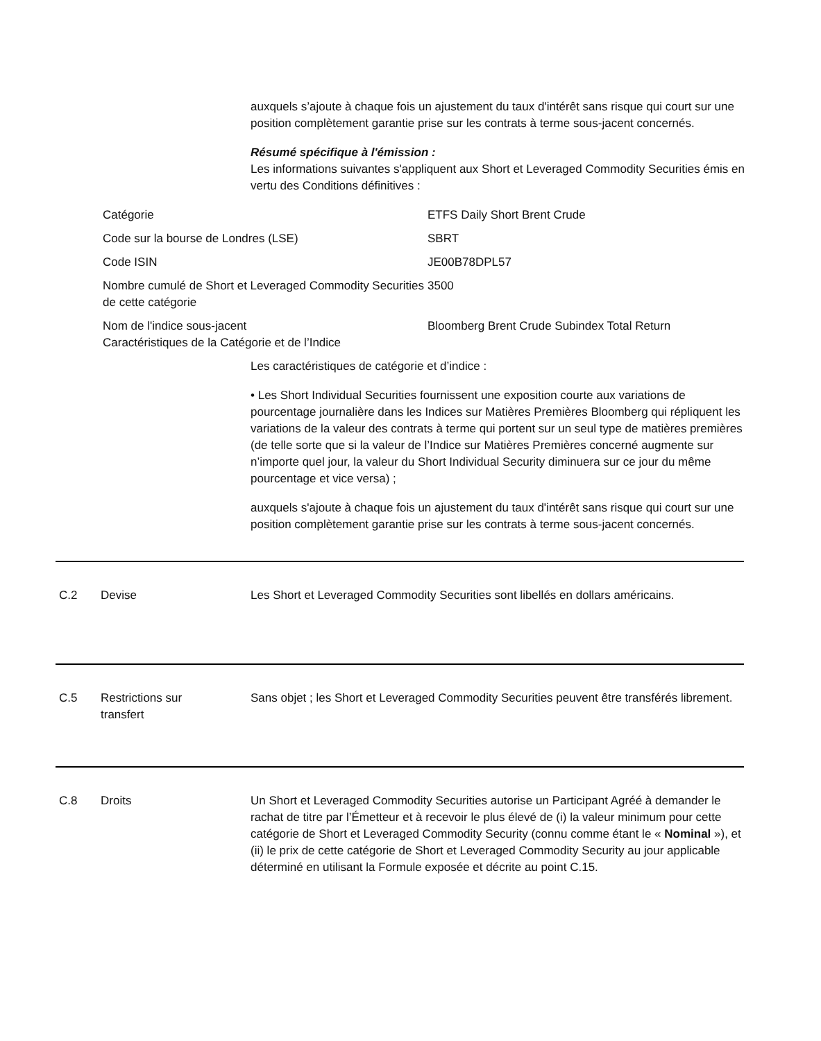auxquels s’ajoute à chaque fois un ajustement du taux d'intérêt sans risque qui court sur une position complètement garantie prise sur les contrats à terme sous-jacent concernés.
Résumé spécifique à l'émission :
Les informations suivantes s'appliquent aux Short et Leveraged Commodity Securities émis en vertu des Conditions définitives :
| Catégorie | ETFS Daily Short Brent Crude |
| Code sur la bourse de Londres (LSE) | SBRT |
| Code ISIN | JE00B78DPL57 |
| Nombre cumulé de Short et Leveraged Commodity Securities de cette catégorie | 3500 |
| Nom de l'indice sous-jacent Caractéristiques de la Catégorie et de l’Indice | Bloomberg Brent Crude Subindex Total Return |
Les caractéristiques de catégorie et d’indice :
• Les Short Individual Securities fournissent une exposition courte aux variations de pourcentage journalière dans les Indices sur Matières Premières Bloomberg qui répliquent les variations de la valeur des contrats à terme qui portent sur un seul type de matières premières (de telle sorte que si la valeur de l’Indice sur Matières Premières concerné augmente sur n’importe quel jour, la valeur du Short Individual Security diminuera sur ce jour du même pourcentage et vice versa) ;
auxquels s'ajoute à chaque fois un ajustement du taux d'intérêt sans risque qui court sur une position complètement garantie prise sur les contrats à terme sous-jacent concernés.
C.2 Devise Les Short et Leveraged Commodity Securities sont libellés en dollars américains.
C.5 Restrictions sur
transfert
Sans objet ; les Short et Leveraged Commodity Securities peuvent être transférés librement.
C.8 Droits Un Short et Leveraged Commodity Securities autorise un Participant Agréé à demander le rachat de titre par l’Émetteur et à recevoir le plus élevé de (i) la valeur minimum pour cette catégorie de Short et Leveraged Commodity Security (connu comme étant le « Nominal »), et (ii) le prix de cette catégorie de Short et Leveraged Commodity Security au jour applicable déterminé en utilisant la Formule exposée et décrite au point C.15.